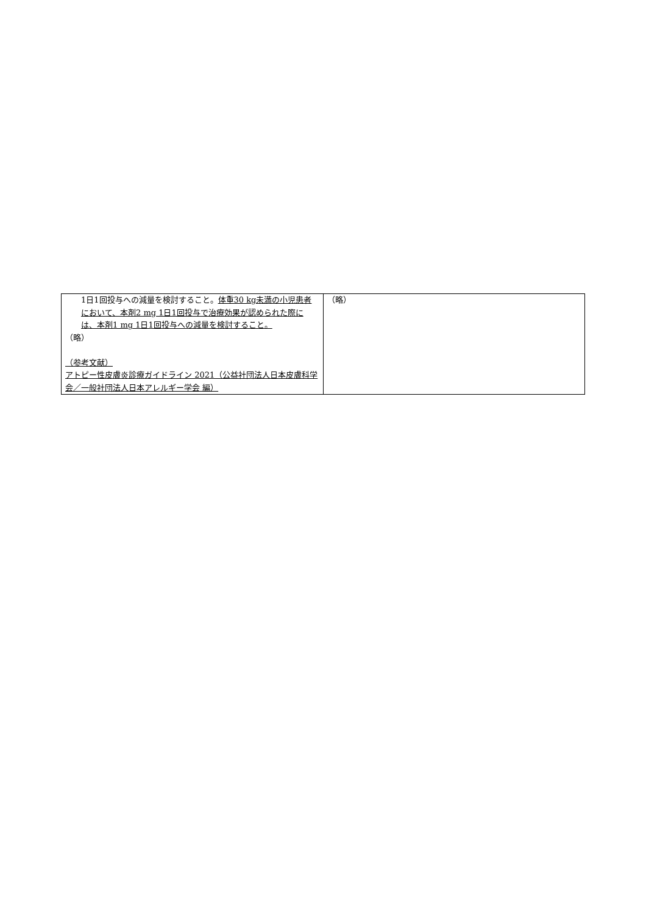| 1日1回投与への減量を検討すること。 体重30 kg未満の小児患者において、本剤2 mg 1日1回投与で治療効果が認められた際には、本剤1 mg 1日1回投与への減量を検討すること。 （略） （参考文献） アトピー性皮膚炎診療ガイドライン 2021（公益社団法人日本皮膚科学会／一般社団法人日本アレルギー学会 編） | （略） |